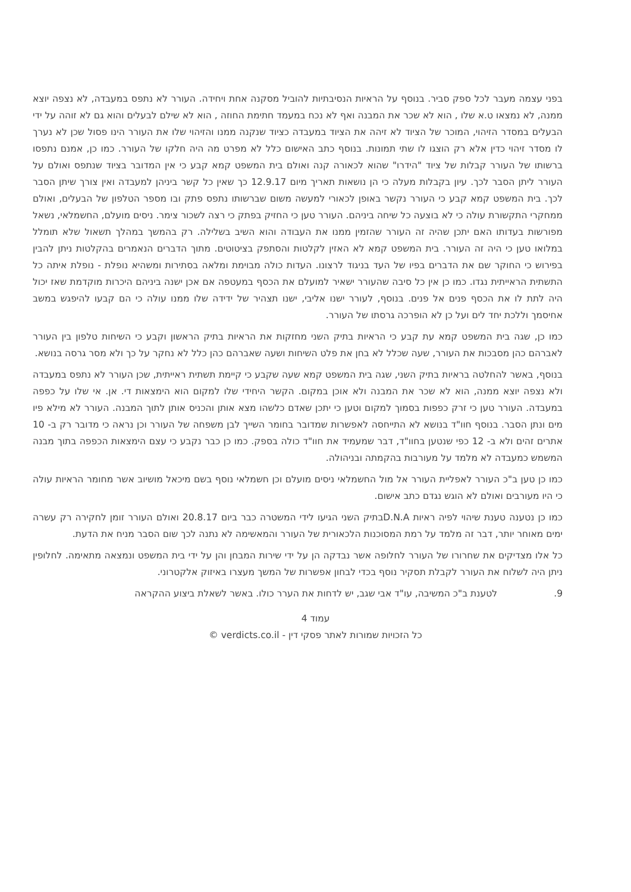בפני עצמה מעבר לכל ספק סביר. בנוסף על הראיות הנסיבתיות להוביל מסקנה אחת ויחידה. העורר לא נתפס במעבדה, לא נצפה יוצא ממנה, לא נמצאו ט.א שלו , הוא לא שכר את המבנה ואף לא נכח במעמד חתימת החוזה , הוא לא שילם לבעלים והוא גם לא זוהה על ידי הבעלים במסדר הזיהוי, המוכר של הציוד לא זיהה את הציוד במעבדה כציוד שנקנה ממנו והזיהוי שלו את העורר הינו פסול שכן לא נערך לו מסדר זיהוי כדין אלא רק הוצגו לו שתי תמונות. בנוסף כתב האישום כלל לא מפרט מה היה חלקו של העורר. כמו כן, אמנם נתפסו ברשותו של העורר קבלות של ציוד "הידרו" שהוא לכאורה קנה ואולם בית המשפט קמא קבע כי אין המדובר בציוד שנתפס ואולם על העורר ליתן הסבר לכך. עיון בקבלות מעלה כי הן נושאות תאריך מיום 12.9.17 כך שאין כל קשר ביניהן למעבדה ואין צורך שיתן הסבר לכך. בית המשפט קמא קבע כי העורר נקשר באופן לכאורי למעשה משום שברשותו נתפס פתק ובו מספר הטלפון של הבעלים, ואולם ממחקרי התקשורת עולה כי לא בוצעה כל שיחה ביניהם. העורר טען כי החזיק בפתק כי רצה לשכור צימר. ניסים מועלם, החשמלאי, נשאל מפורשות בעדותו האם יתכן שהיה זה העורר שהזמין ממנו את העבודה והוא השיב בשלילה. רק בהמשך במהלך תשאול שלא תומלל במלואו טען כי היה זה העורר. בית המשפט קמא לא האזין לקלטות והסתפק בציטוטים. מתוך הדברים הנאמרים בהקלטות ניתן להבין בפירוש כי החוקר שם את הדברים בפיו של העד בניגוד לרצונו. העדות כולה מבוימת ומלאה בסתירות ומשהיא נופלת - נופלת איתה כל התשתית הראייתית נגדו. כמו כן אין כל סיבה שהעורר ישאיר למועלם את הכסף במעטפה אם אכן ישנה ביניהם היכרות מוקדמת שאז יכול היה לתת לו את הכסף פנים אל פנים. בנוסף, לעורר ישנו אליבי, ישנו תצהיר של ידידה שלו ממנו עולה כי הם קבעו להיפגש במשב אחיסמך וללכת יחד לים ועל כן לא הופרכה גרסתו של העורר.
כמו כן, שגה בית המשפט קמא עת קבע כי הראיות בתיק השני מחזקות את הראיות בתיק הראשון וקבע כי השיחות טלפון בין העורר לאברהם כהן מסבכות את העורר, שעה שכלל לא בחן את פלט השיחות ושעה שאברהם כהן כלל לא נחקר על כך ולא מסר גרסה בנושא.
בנוסף, באשר להחלטה בראיות בתיק השני, שגה בית המשפט קמא שעה שקבע כי קיימת תשתית ראייתית, שכן העורר לא נתפס במעבדה ולא נצפה יוצא ממנה, הוא לא שכר את המבנה ולא אוכן במקום. הקשר היחידי שלו למקום הוא הימצאות די. אן. אי שלו על כפפה במעבדה. העורר טען כי זרק כפפות בסמוך למקום וטען כי יתכן שאדם כלשהו מצא אותן והכניס אותן לתוך המבנה. העורר לא מילא פיו מים ונתן הסבר. בנוסף חוו"ד בנושא לא התייחסה לאפשרות שמדובר בחומר השייך לבן משפחה של העורר וכן נראה כי מדובר רק ב- 10 אתרים זהים ולא ב- 12 כפי שנטען בחוו"ד, דבר שמעמיד את חוו"ד כולה בספק. כמו כן כבר נקבע כי עצם הימצאות הכפפה בתוך מבנה המשמש כמעבדה לא מלמד על מעורבות בהקמתה ובניהולה.
כמו כן טען ב"כ העורר לאפליית העורר אל מול החשמלאי ניסים מועלם וכן חשמלאי נוסף בשם מיכאל מושיוב אשר מחומר הראיות עולה כי היו מעורבים ואולם לא הוגש נגדם כתב אישום.
כמו כן נטענה טענת שיהוי לפיה ראיות D.N.Aבתיק השני הגיעו לידי המשטרה כבר ביום 20.8.17 ואולם העורר זומן לחקירה רק עשרה ימים מאוחר יותר, דבר זה מלמד על רמת המסוכנות הלכאורית של העורר והמאשימה לא נתנה לכך שום הסבר מניח את הדעת.
כל אלו מצדיקים את שחרורו של העורר לחלופה אשר נבדקה הן על ידי שירות המבחן והן על ידי בית המשפט ונמצאה מתאימה. לחלופין ניתן היה לשלוח את העורר לקבלת תסקיר נוסף בכדי לבחון אפשרות של המשך מעצרו באיזוק אלקטרוני.
9. לטענת ב"כ המשיבה, עו"ד אבי שגב, יש לדחות את הערר כולו. באשר לשאלת ביצוע ההקראה
עמוד 4
כל הזכויות שמורות לאתר פסקי דין - verdicts.co.il ©